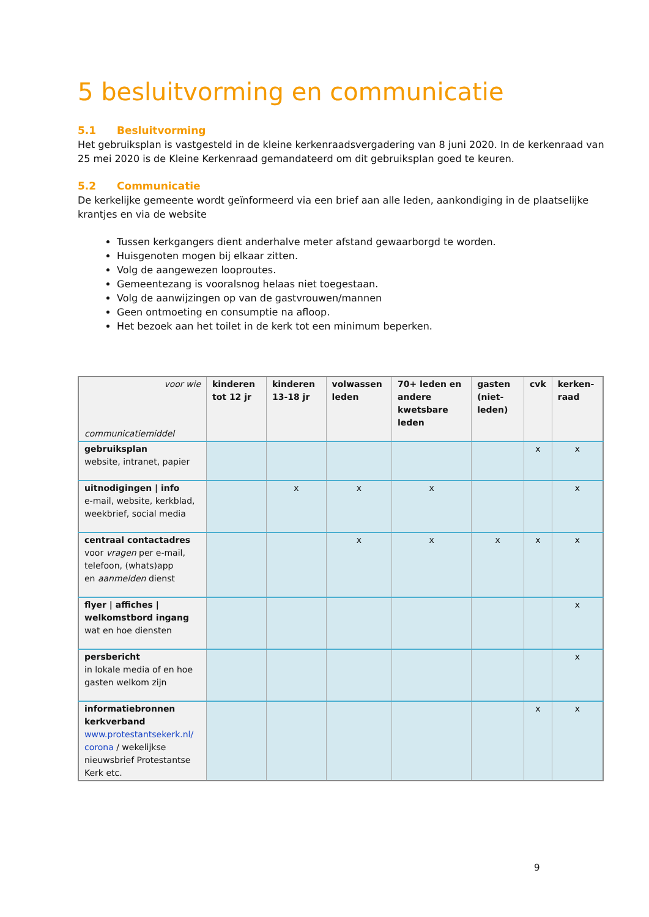5 besluitvorming en communicatie
5.1 Besluitvorming
Het gebruiksplan is vastgesteld in de kleine kerkenraadsvergadering van 8 juni 2020. In de kerkenraad van 25 mei 2020 is de Kleine Kerkenraad gemandateerd om dit gebruiksplan goed te keuren.
5.2 Communicatie
De kerkelijke gemeente wordt geïnformeerd via een brief aan alle leden, aankondiging in de plaatselijke krantjes en via de website
Tussen kerkgangers dient anderhalve meter afstand gewaarborgd te worden.
Huisgenoten mogen bij elkaar zitten.
Volg de aangewezen looproutes.
Gemeentezang is vooralsnog helaas niet toegestaan.
Volg de aanwijzingen op van de gastvrouwen/mannen
Geen ontmoeting en consumptie na afloop.
Het bezoek aan het toilet in de kerk tot een minimum beperken.
| voor wie communicatiemiddel | kinderen tot 12 jr | kinderen 13-18 jr | volwassen leden | 70+ leden en andere kwetsbare leden | gasten (niet-leden) | cvk | kerken-raad |
| --- | --- | --- | --- | --- | --- | --- | --- |
| gebruiksplan website, intranet, papier | | | | | | x | x |
| uitnodigingen / info e-mail, website, kerkblad, weekbrief, social media | | x | x | x | | | x |
| centraal contactadres voor vragen per e-mail, telefoon, (whats)app en aanmelden dienst | | | x | x | x | x | x |
| flyer / affiches / welkomstbord ingang wat en hoe diensten | | | | | | | x |
| persbericht in lokale media of en hoe gasten welkom zijn | | | | | | | x |
| informatiebronnen kerkverband www.protestantsekerk.nl/ corona / wekelijkse nieuwsbrief Protestantse Kerk etc. | | | | | | x | x |
9